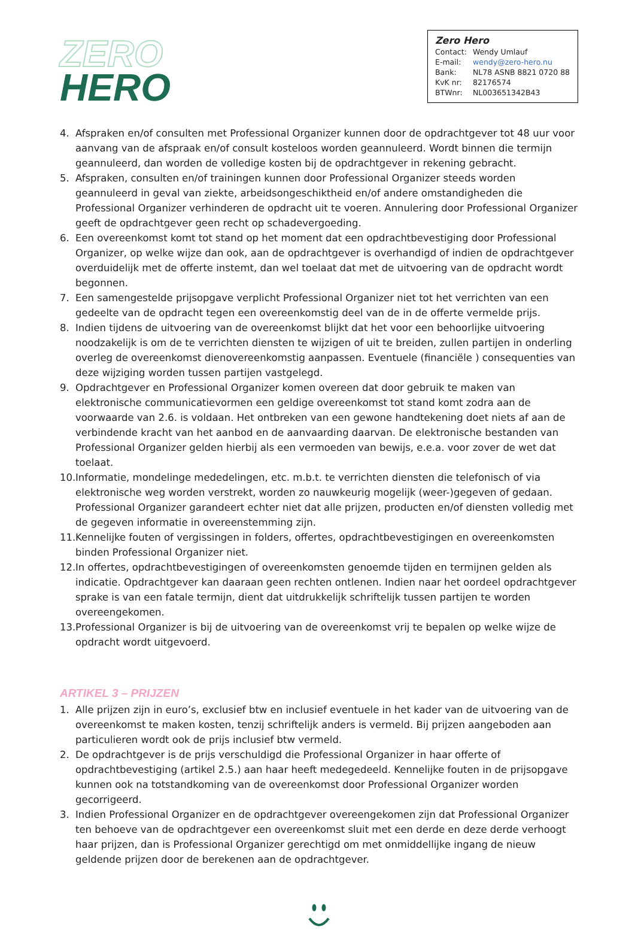ZERO
HERO
Zero Hero
Contact: Wendy Umlauf
E-mail: wendy@zero-hero.nu
Bank: NL78 ASNB 8821 0720 88
KvK nr: 82176574
BTWnr: NL003651342B43
4. Afspraken en/of consulten met Professional Organizer kunnen door de opdrachtgever tot 48 uur voor aanvang van de afspraak en/of consult kosteloos worden geannuleerd. Wordt binnen die termijn geannuleerd, dan worden de volledige kosten bij de opdrachtgever in rekening gebracht.
5. Afspraken, consulten en/of trainingen kunnen door Professional Organizer steeds worden geannuleerd in geval van ziekte, arbeidsongeschiktheid en/of andere omstandigheden die Professional Organizer verhinderen de opdracht uit te voeren. Annulering door Professional Organizer geeft de opdrachtgever geen recht op schadevergoeding.
6. Een overeenkomst komt tot stand op het moment dat een opdrachtbevestiging door Professional Organizer, op welke wijze dan ook, aan de opdrachtgever is overhandigd of indien de opdrachtgever overduidelijk met de offerte instemt, dan wel toelaat dat met de uitvoering van de opdracht wordt begonnen.
7. Een samengestelde prijsopgave verplicht Professional Organizer niet tot het verrichten van een gedeelte van de opdracht tegen een overeenkomstig deel van de in de offerte vermelde prijs.
8. Indien tijdens de uitvoering van de overeenkomst blijkt dat het voor een behoorlijke uitvoering noodzakelijk is om de te verrichten diensten te wijzigen of uit te breiden, zullen partijen in onderling overleg de overeenkomst dienovereenkomstig aanpassen. Eventuele (financiële ) consequenties van deze wijziging worden tussen partijen vastgelegd.
9. Opdrachtgever en Professional Organizer komen overeen dat door gebruik te maken van elektronische communicatievormen een geldige overeenkomst tot stand komt zodra aan de voorwaarde van 2.6. is voldaan. Het ontbreken van een gewone handtekening doet niets af aan de verbindende kracht van het aanbod en de aanvaarding daarvan. De elektronische bestanden van Professional Organizer gelden hierbij als een vermoeden van bewijs, e.e.a. voor zover de wet dat toelaat.
10. Informatie, mondelinge mededelingen, etc. m.b.t. te verrichten diensten die telefonisch of via elektronische weg worden verstrekt, worden zo nauwkeurig mogelijk (weer-)gegeven of gedaan. Professional Organizer garandeert echter niet dat alle prijzen, producten en/of diensten volledig met de gegeven informatie in overeenstemming zijn.
11. Kennelijke fouten of vergissingen in folders, offertes, opdrachtbevestigingen en overeenkomsten binden Professional Organizer niet.
12. In offertes, opdrachtbevestigingen of overeenkomsten genoemde tijden en termijnen gelden als indicatie. Opdrachtgever kan daaraan geen rechten ontlenen. Indien naar het oordeel opdrachtgever sprake is van een fatale termijn, dient dat uitdrukkelijk schriftelijk tussen partijen te worden overeengekomen.
13. Professional Organizer is bij de uitvoering van de overeenkomst vrij te bepalen op welke wijze de opdracht wordt uitgevoerd.
ARTIKEL 3 – PRIJZEN
1. Alle prijzen zijn in euro’s, exclusief btw en inclusief eventuele in het kader van de uitvoering van de overeenkomst te maken kosten, tenzij schriftelijk anders is vermeld. Bij prijzen aangeboden aan particulieren wordt ook de prijs inclusief btw vermeld.
2. De opdrachtgever is de prijs verschuldigd die Professional Organizer in haar offerte of opdrachtbevestiging (artikel 2.5.) aan haar heeft medegedeeld. Kennelijke fouten in de prijsopgave kunnen ook na totstandkoming van de overeenkomst door Professional Organizer worden gecorrigeerd.
3. Indien Professional Organizer en de opdrachtgever overeengekomen zijn dat Professional Organizer ten behoeve van de opdrachtgever een overeenkomst sluit met een derde en deze derde verhoogt haar prijzen, dan is Professional Organizer gerechtigd om met onmiddellijke ingang de nieuw geldende prijzen door de berekenen aan de opdrachtgever.